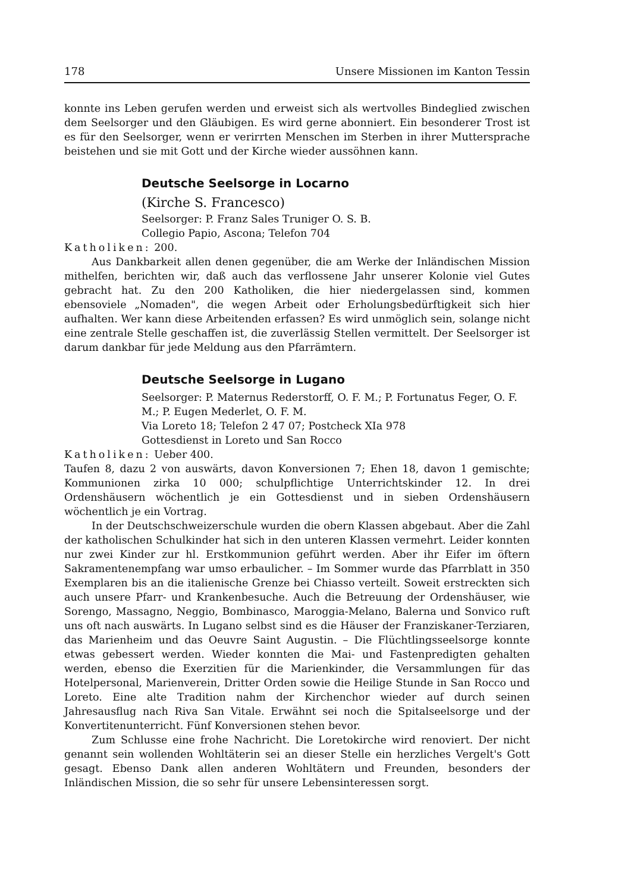178 Unsere Missionen im Kanton Tessin
konnte ins Leben gerufen werden und erweist sich als wertvolles Bindeglied zwischen dem Seelsorger und den Gläubigen. Es wird gerne abonniert. Ein besonderer Trost ist es für den Seelsorger, wenn er verirrten Menschen im Sterben in ihrer Muttersprache beistehen und sie mit Gott und der Kirche wieder aussöhnen kann.
Deutsche Seelsorge in Locarno
(Kirche S. Francesco)
Seelsorger: P. Franz Sales Truniger O. S. B.
Collegio Papio, Ascona; Telefon 704
Katholiken: 200.
Aus Dankbarkeit allen denen gegenüber, die am Werke der Inländischen Mission mithelfen, berichten wir, daß auch das verflossene Jahr unserer Kolonie viel Gutes gebracht hat. Zu den 200 Katholiken, die hier niedergelassen sind, kommen ebensoviele „Nomaden", die wegen Arbeit oder Erholungsbedürftigkeit sich hier aufhalten. Wer kann diese Arbeitenden erfassen? Es wird unmöglich sein, solange nicht eine zentrale Stelle geschaffen ist, die zuverlässig Stellen vermittelt. Der Seelsorger ist darum dankbar für jede Meldung aus den Pfarrämtern.
Deutsche Seelsorge in Lugano
Seelsorger: P. Maternus Rederstorff, O. F. M.; P. Fortunatus Feger, O. F. M.; P. Eugen Mederlet, O. F. M.
Via Loreto 18; Telefon 2 47 07; Postcheck XIa 978
Gottesdienst in Loreto und San Rocco
Katholiken: Ueber 400.
Taufen 8, dazu 2 von auswärts, davon Konversionen 7; Ehen 18, davon 1 gemischte; Kommunionen zirka 10 000; schulpflichtige Unterrichtskinder 12. In drei Ordenshäusern wöchentlich je ein Gottesdienst und in sieben Ordenshäusern wöchentlich je ein Vortrag.
In der Deutschschweizerschule wurden die obern Klassen abgebaut. Aber die Zahl der katholischen Schulkinder hat sich in den unteren Klassen vermehrt. Leider konnten nur zwei Kinder zur hl. Erstkommunion geführt werden. Aber ihr Eifer im öftern Sakramentenempfang war umso erbaulicher. – Im Sommer wurde das Pfarrblatt in 350 Exemplaren bis an die italienische Grenze bei Chiasso verteilt. Soweit erstreckten sich auch unsere Pfarr- und Krankenbesuche. Auch die Betreuung der Ordenshäuser, wie Sorengo, Massagno, Neggio, Bombinasco, Maroggia-Melano, Balerna und Sonvico ruft uns oft nach auswärts. In Lugano selbst sind es die Häuser der Franziskaner-Terziaren, das Marienheim und das Oeuvre Saint Augustin. – Die Flüchtlingsseelsorge konnte etwas gebessert werden. Wieder konnten die Mai- und Fastenpredigten gehalten werden, ebenso die Exerzitien für die Marienkinder, die Versammlungen für das Hotelpersonal, Marienverein, Dritter Orden sowie die Heilige Stunde in San Rocco und Loreto. Eine alte Tradition nahm der Kirchenchor wieder auf durch seinen Jahresausflug nach Riva San Vitale. Erwähnt sei noch die Spitalseelsorge und der Konvertitenunterricht. Fünf Konversionen stehen bevor.
Zum Schlusse eine frohe Nachricht. Die Loretokirche wird renoviert. Der nicht genannt sein wollenden Wohltäterin sei an dieser Stelle ein herzliches Vergelt's Gott gesagt. Ebenso Dank allen anderen Wohltätern und Freunden, besonders der Inländischen Mission, die so sehr für unsere Lebensinteressen sorgt.